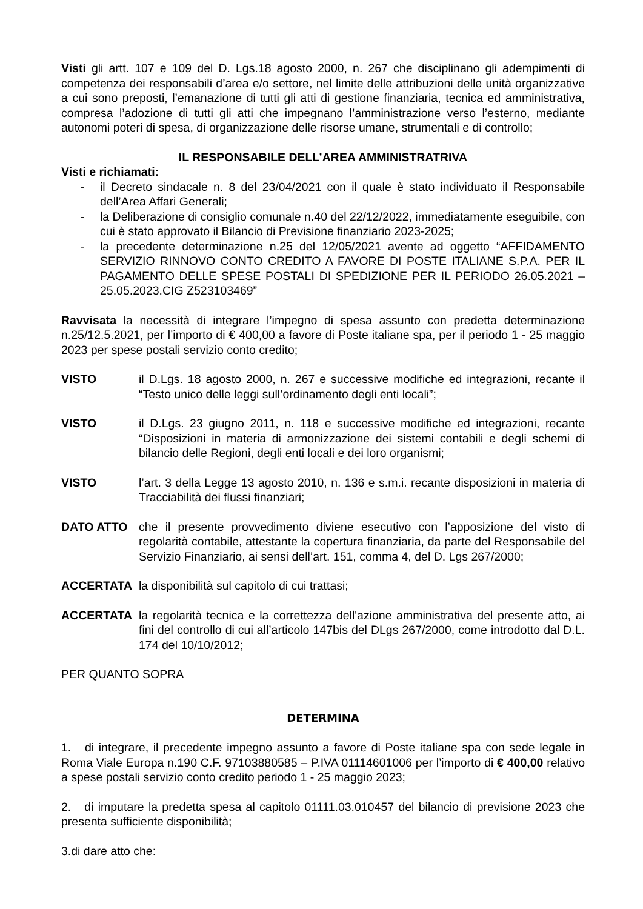Visti gli artt. 107 e 109 del D. Lgs.18 agosto 2000, n. 267 che disciplinano gli adempimenti di competenza dei responsabili d’area e/o settore, nel limite delle attribuzioni delle unità organizzative a cui sono preposti, l’emanazione di tutti gli atti di gestione finanziaria, tecnica ed amministrativa, compresa l’adozione di tutti gli atti che impegnano l’amministrazione verso l’esterno, mediante autonomi poteri di spesa, di organizzazione delle risorse umane, strumentali e di controllo;
IL RESPONSABILE DELL’AREA AMMINISTRATRIVA
Visti e richiamati:
- il Decreto sindacale n. 8 del 23/04/2021 con il quale è stato individuato il Responsabile dell’Area Affari Generali;
- la Deliberazione di consiglio comunale n.40 del 22/12/2022, immediatamente eseguibile, con cui è stato approvato il Bilancio di Previsione finanziario 2023-2025;
- la precedente determinazione n.25 del 12/05/2021 avente ad oggetto “AFFIDAMENTO SERVIZIO RINNOVO CONTO CREDITO A FAVORE DI POSTE ITALIANE S.P.A. PER IL PAGAMENTO DELLE SPESE POSTALI DI SPEDIZIONE PER IL PERIODO 26.05.2021 – 25.05.2023.CIG Z523103469”
Ravvisata la necessità di integrare l’impegno di spesa assunto con predetta determinazione n.25/12.5.2021, per l’importo di € 400,00 a favore di Poste italiane spa, per il periodo 1 - 25 maggio 2023 per spese postali servizio conto credito;
VISTO il D.Lgs. 18 agosto 2000, n. 267 e successive modifiche ed integrazioni, recante il “Testo unico delle leggi sull’ordinamento degli enti locali”;
VISTO il D.Lgs. 23 giugno 2011, n. 118 e successive modifiche ed integrazioni, recante “Disposizioni in materia di armonizzazione dei sistemi contabili e degli schemi di bilancio delle Regioni, degli enti locali e dei loro organismi;
VISTO l’art. 3 della Legge 13 agosto 2010, n. 136 e s.m.i. recante disposizioni in materia di Tracciabilità dei flussi finanziari;
DATO ATTO che il presente provvedimento diviene esecutivo con l’apposizione del visto di regolarità contabile, attestante la copertura finanziaria, da parte del Responsabile del Servizio Finanziario, ai sensi dell’art. 151, comma 4, del D. Lgs 267/2000;
ACCERTATA la disponibilità sul capitolo di cui trattasi;
ACCERTATA la regolarità tecnica e la correttezza dell'azione amministrativa del presente atto, ai fini del controllo di cui all’articolo 147bis del DLgs 267/2000, come introdotto dal D.L. 174 del 10/10/2012;
PER QUANTO SOPRA
DETERMINA
1. di integrare, il precedente impegno assunto a favore di Poste italiane spa con sede legale in Roma Viale Europa n.190 C.F. 97103880585 – P.IVA 01114601006 per l’importo di € 400,00 relativo a spese postali servizio conto credito periodo 1 - 25 maggio 2023;
2. di imputare la predetta spesa al capitolo 01111.03.010457 del bilancio di previsione 2023 che presenta sufficiente disponibilità;
3.di dare atto che: